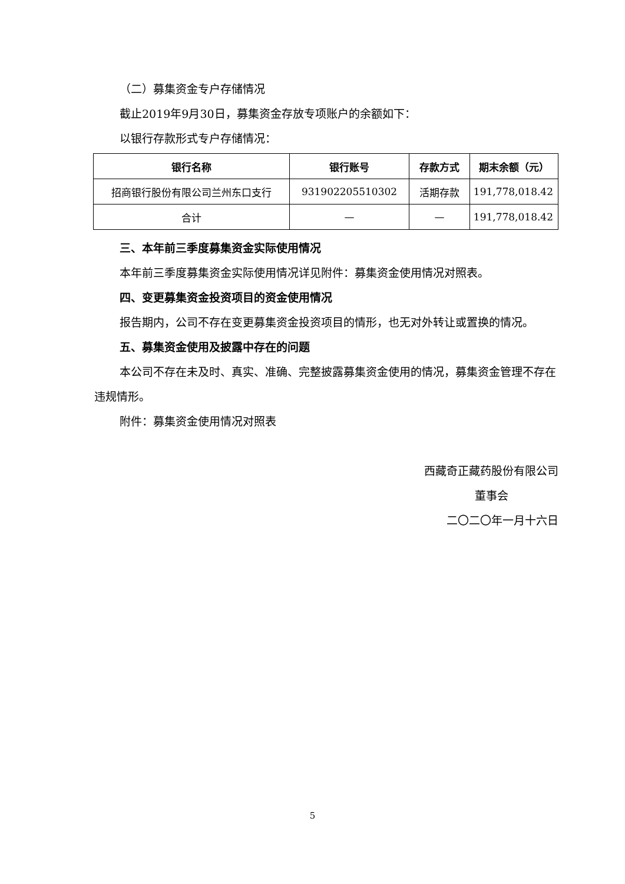（二）募集资金专户存储情况
截止2019年9月30日，募集资金存放专项账户的余额如下：
以银行存款形式专户存储情况：
| 银行名称 | 银行账号 | 存款方式 | 期末余额（元） |
| --- | --- | --- | --- |
| 招商银行股份有限公司兰州东口支行 | 931902205510302 | 活期存款 | 191,778,018.42 |
| 合计 | — | — | 191,778,018.42 |
三、本年前三季度募集资金实际使用情况
本年前三季度募集资金实际使用情况详见附件：募集资金使用情况对照表。
四、变更募集资金投资项目的资金使用情况
报告期内，公司不存在变更募集资金投资项目的情形，也无对外转让或置换的情况。
五、募集资金使用及披露中存在的问题
本公司不存在未及时、真实、准确、完整披露募集资金使用的情况，募集资金管理不存在违规情形。
附件：募集资金使用情况对照表
西藏奇正藏药股份有限公司
董事会
二〇二〇年一月十六日
5